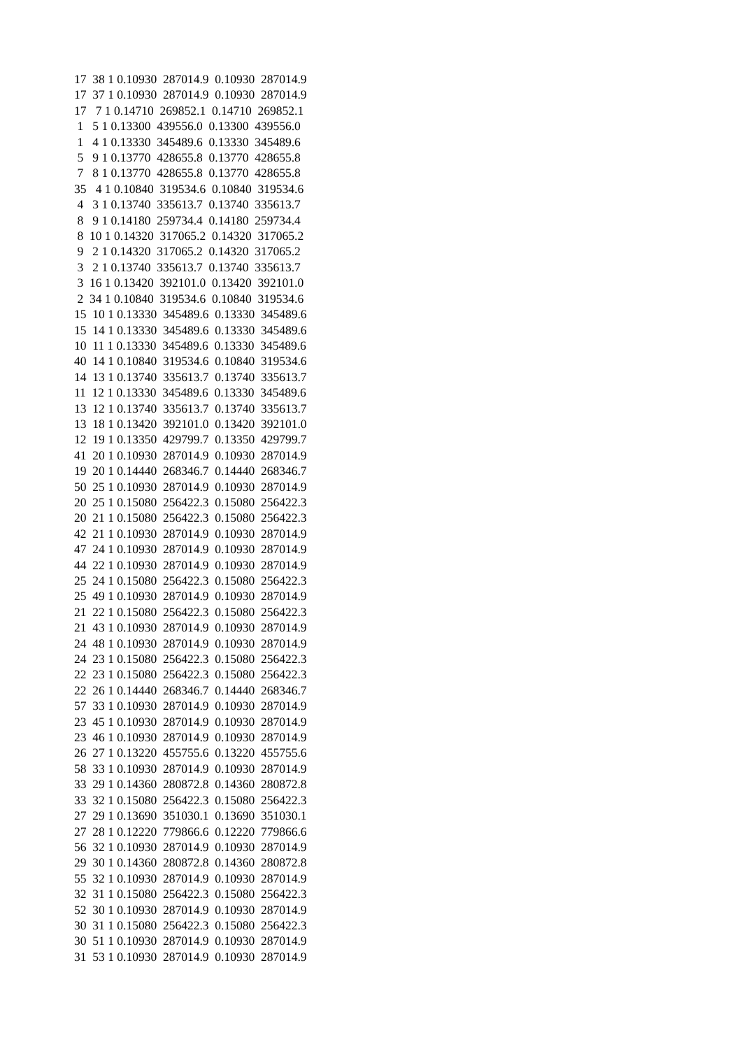17  38 1 0.10930  287014.9  0.10930  287014.9
17  37 1 0.10930  287014.9  0.10930  287014.9
17   7 1 0.14710  269852.1  0.14710  269852.1
 1   5 1 0.13300  439556.0  0.13300  439556.0
 1   4 1 0.13330  345489.6  0.13330  345489.6
 5   9 1 0.13770  428655.8  0.13770  428655.8
 7   8 1 0.13770  428655.8  0.13770  428655.8
35   4 1 0.10840  319534.6  0.10840  319534.6
 4   3 1 0.13740  335613.7  0.13740  335613.7
 8   9 1 0.14180  259734.4  0.14180  259734.4
 8  10 1 0.14320  317065.2  0.14320  317065.2
 9   2 1 0.14320  317065.2  0.14320  317065.2
 3   2 1 0.13740  335613.7  0.13740  335613.7
 3  16 1 0.13420  392101.0  0.13420  392101.0
 2  34 1 0.10840  319534.6  0.10840  319534.6
15  10 1 0.13330  345489.6  0.13330  345489.6
15  14 1 0.13330  345489.6  0.13330  345489.6
10  11 1 0.13330  345489.6  0.13330  345489.6
40  14 1 0.10840  319534.6  0.10840  319534.6
14  13 1 0.13740  335613.7  0.13740  335613.7
11  12 1 0.13330  345489.6  0.13330  345489.6
13  12 1 0.13740  335613.7  0.13740  335613.7
13  18 1 0.13420  392101.0  0.13420  392101.0
12  19 1 0.13350  429799.7  0.13350  429799.7
41  20 1 0.10930  287014.9  0.10930  287014.9
19  20 1 0.14440  268346.7  0.14440  268346.7
50  25 1 0.10930  287014.9  0.10930  287014.9
20  25 1 0.15080  256422.3  0.15080  256422.3
20  21 1 0.15080  256422.3  0.15080  256422.3
42  21 1 0.10930  287014.9  0.10930  287014.9
47  24 1 0.10930  287014.9  0.10930  287014.9
44  22 1 0.10930  287014.9  0.10930  287014.9
25  24 1 0.15080  256422.3  0.15080  256422.3
25  49 1 0.10930  287014.9  0.10930  287014.9
21  22 1 0.15080  256422.3  0.15080  256422.3
21  43 1 0.10930  287014.9  0.10930  287014.9
24  48 1 0.10930  287014.9  0.10930  287014.9
24  23 1 0.15080  256422.3  0.15080  256422.3
22  23 1 0.15080  256422.3  0.15080  256422.3
22  26 1 0.14440  268346.7  0.14440  268346.7
57  33 1 0.10930  287014.9  0.10930  287014.9
23  45 1 0.10930  287014.9  0.10930  287014.9
23  46 1 0.10930  287014.9  0.10930  287014.9
26  27 1 0.13220  455755.6  0.13220  455755.6
58  33 1 0.10930  287014.9  0.10930  287014.9
33  29 1 0.14360  280872.8  0.14360  280872.8
33  32 1 0.15080  256422.3  0.15080  256422.3
27  29 1 0.13690  351030.1  0.13690  351030.1
27  28 1 0.12220  779866.6  0.12220  779866.6
56  32 1 0.10930  287014.9  0.10930  287014.9
29  30 1 0.14360  280872.8  0.14360  280872.8
55  32 1 0.10930  287014.9  0.10930  287014.9
32  31 1 0.15080  256422.3  0.15080  256422.3
52  30 1 0.10930  287014.9  0.10930  287014.9
30  31 1 0.15080  256422.3  0.15080  256422.3
30  51 1 0.10930  287014.9  0.10930  287014.9
31  53 1 0.10930  287014.9  0.10930  287014.9